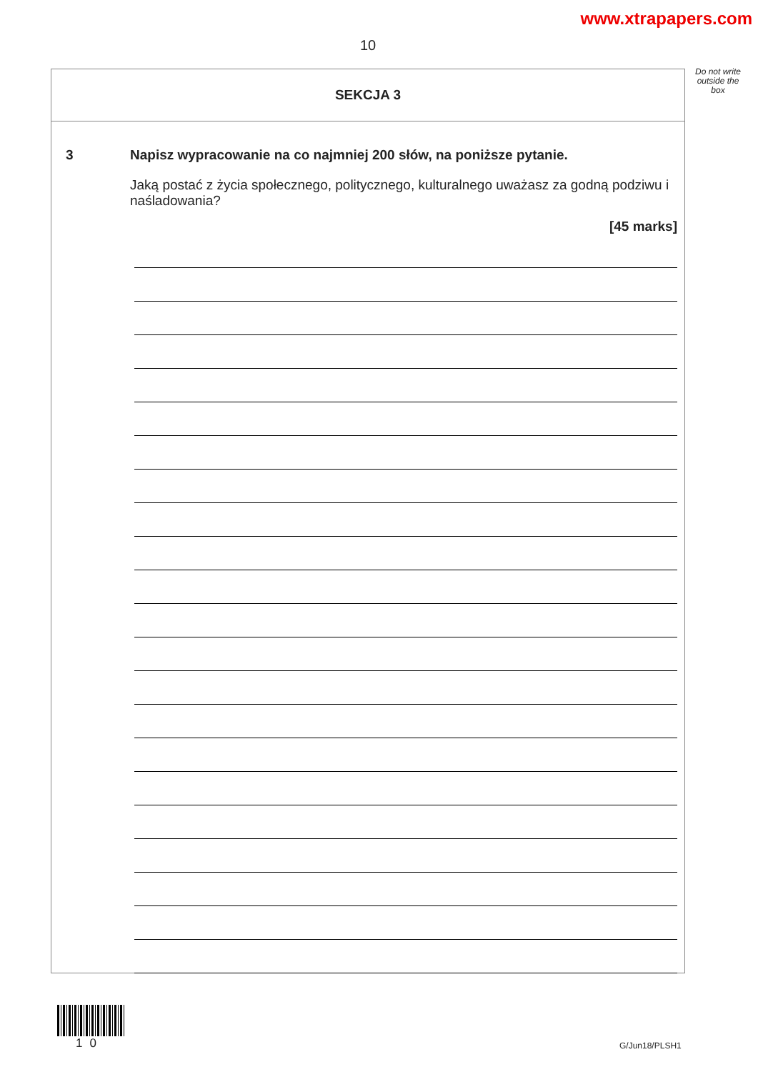www.xtrapapers.com
10
Do not write outside the box
SEKCJA 3
3 Napisz wypracowanie na co najmniej 200 słów, na poniższe pytanie.
Jaką postać z życia społecznego, politycznego, kulturalnego uważasz za godną podziwu i naśladowania?
[45 marks]
10 G/Jun18/PLSH1